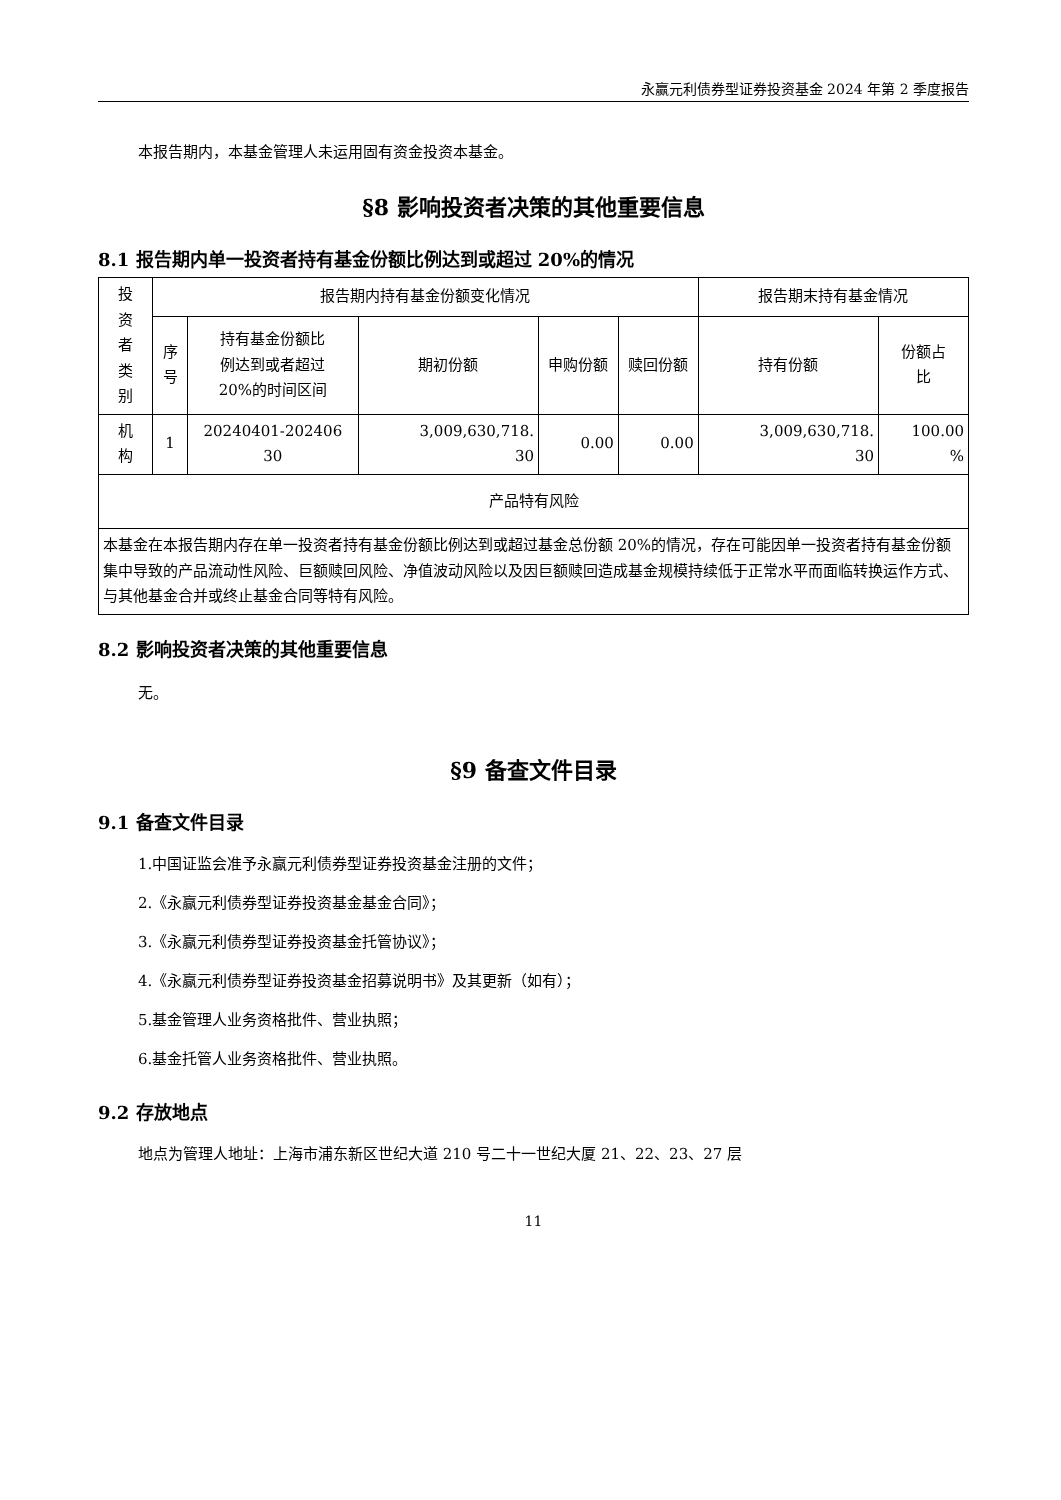永赢元利债券型证券投资基金 2024 年第 2 季度报告
本报告期内，本基金管理人未运用固有资金投资本基金。
§8 影响投资者决策的其他重要信息
8.1 报告期内单一投资者持有基金份额比例达到或超过 20%的情况
| 投 资 者 类 别 | 报告期内持有基金份额变化情况 | | | | | 报告期末持有基金情况 | |
| | 序 号 | 持有基金份额比 例达到或者超过 20%的时间区间 | 期初份额 | 申购份额 | 赎回份额 | 持有份额 | 份额占 比 |
| 机 构 | 1 | 20240401-202406 30 | 3,009,630,718. 30 | 0.00 | 0.00 | 3,009,630,718. 30 | 100.00 % |
| 产品特有风险 | | | | | | | |
| 本基金在本报告期内存在单一投资者持有基金份额比例达到或超过基金总份额 20%的情况，存在可能因单一投资者持有基金份额集中导致的产品流动性风险、巨额赎回风险、净值波动风险以及因巨额赎回造成基金规模持续低于正常水平而面临转换运作方式、与其他基金合并或终止基金合同等特有风险。 | | | | | | | |
8.2 影响投资者决策的其他重要信息
无。
§9 备查文件目录
9.1 备查文件目录
1.中国证监会准予永赢元利债券型证券投资基金注册的文件；
2.《永赢元利债券型证券投资基金基金合同》；
3.《永赢元利债券型证券投资基金托管协议》；
4.《永赢元利债券型证券投资基金招募说明书》及其更新（如有）；
5.基金管理人业务资格批件、营业执照；
6.基金托管人业务资格批件、营业执照。
9.2 存放地点
地点为管理人地址：上海市浦东新区世纪大道 210 号二十一世纪大厦 21、22、23、27 层
11